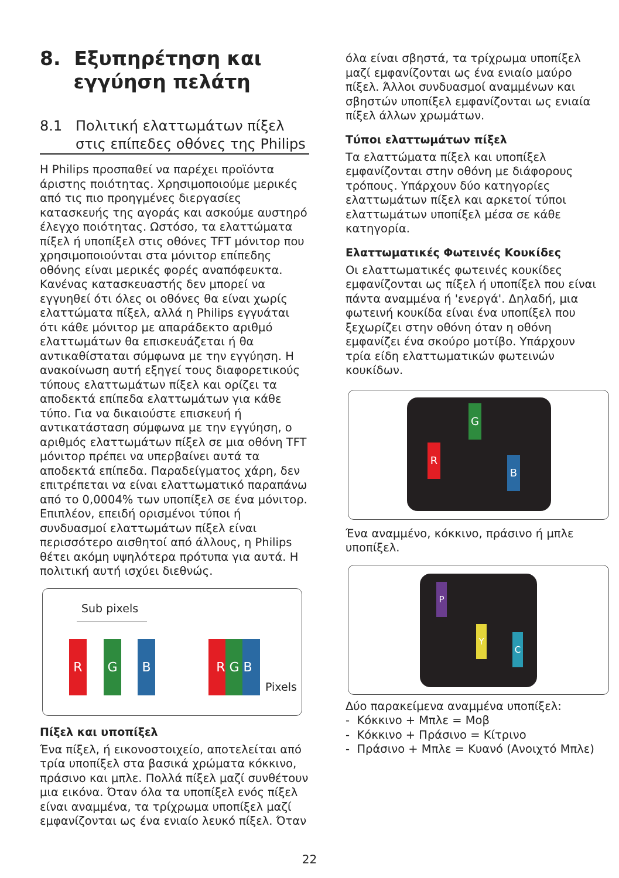8. Εξυπηρέτηση και
εγγύηση πελάτη
8.1 Πολιτική ελαττωμάτων πίξελ
στις επίπεδες οθόνες της Philips
Η Philips προσπαθεί να παρέχει προϊόντα άριστης ποιότητας. Χρησιμοποιούμε μερικές από τις πιο προηγμένες διεργασίες κατασκευής της αγοράς και ασκούμε αυστηρό έλεγχο ποιότητας. Ωστόσο, τα ελαττώματα πίξελ ή υποπίξελ στις οθόνες TFT μόνιτορ που χρησιμοποιούνται στα μόνιτορ επίπεδης οθόνης είναι μερικές φορές αναπόφευκτα. Κανένας κατασκευαστής δεν μπορεί να εγγυηθεί ότι όλες οι οθόνες θα είναι χωρίς ελαττώματα πίξελ, αλλά η Philips εγγυάται ότι κάθε μόνιτορ με απαράδεκτο αριθμό ελαττωμάτων θα επισκευάζεται ή θα αντικαθίσταται σύμφωνα με την εγγύηση. Η ανακοίνωση αυτή εξηγεί τους διαφορετικούς τύπους ελαττωμάτων πίξελ και ορίζει τα αποδεκτά επίπεδα ελαττωμάτων για κάθε τύπο. Για να δικαιούστε επισκευή ή αντικατάσταση σύμφωνα με την εγγύηση, ο αριθμός ελαττωμάτων πίξελ σε μια οθόνη TFT μόνιτορ πρέπει να υπερβαίνει αυτά τα αποδεκτά επίπεδα. Παραδείγματος χάρη, δεν επιτρέπεται να είναι ελαττωματικό παραπάνω από το 0,0004% των υποπίξελ σε ένα μόνιτορ. Επιπλέον, επειδή ορισμένοι τύποι ή συνδυασμοί ελαττωμάτων πίξελ είναι περισσότερο αισθητοί από άλλους, η Philips θέτει ακόμη υψηλότερα πρότυπα για αυτά. Η πολιτική αυτή ισχύει διεθνώς.
Sub pixels
R G B R G B
Pixels
Πίξελ και υποπίξελ
Ένα πίξελ, ή εικονοστοιχείο, αποτελείται από τρία υποπίξελ στα βασικά χρώματα κόκκινο, πράσινο και μπλε. Πολλά πίξελ μαζί συνθέτουν μια εικόνα. Όταν όλα τα υποπίξελ ενός πίξελ είναι αναμμένα, τα τρίχρωμα υποπίξελ μαζί εμφανίζονται ως ένα ενιαίο λευκό πίξελ. Όταν
όλα είναι σβηστά, τα τρίχρωμα υποπίξελ μαζί εμφανίζονται ως ένα ενιαίο μαύρο πίξελ. Άλλοι συνδυασμοί αναμμένων και σβηστών υποπίξελ εμφανίζονται ως ενιαία πίξελ άλλων χρωμάτων.
Τύποι ελαττωμάτων πίξελ
Τα ελαττώματα πίξελ και υποπίξελ εμφανίζονται στην οθόνη με διάφορους τρόπους. Υπάρχουν δύο κατηγορίες ελαττωμάτων πίξελ και αρκετοί τύποι ελαττωμάτων υποπίξελ μέσα σε κάθε κατηγορία.
Ελαττωματικές Φωτεινές Κουκίδες
Οι ελαττωματικές φωτεινές κουκίδες εμφανίζονται ως πίξελ ή υποπίξελ που είναι πάντα αναμμένα ή 'ενεργά'. Δηλαδή, μια φωτεινή κουκίδα είναι ένα υποπίξελ που ξεχωρίζει στην οθόνη όταν η οθόνη εμφανίζει ένα σκούρο μοτίβο. Υπάρχουν τρία είδη ελαττωματικών φωτεινών κουκίδων.
G
R
B
Ένα αναμμένο, κόκκινο, πράσινο ή μπλε υποπίξελ.
P
Y
C
Δύο παρακείμενα αναμμένα υποπίξελ:
- Κόκκινο + Μπλε = Μοβ
- Κόκκινο + Πράσινο = Κίτρινο
- Πράσινο + Μπλε = Κυανό (Ανοιχτό Μπλε)
22